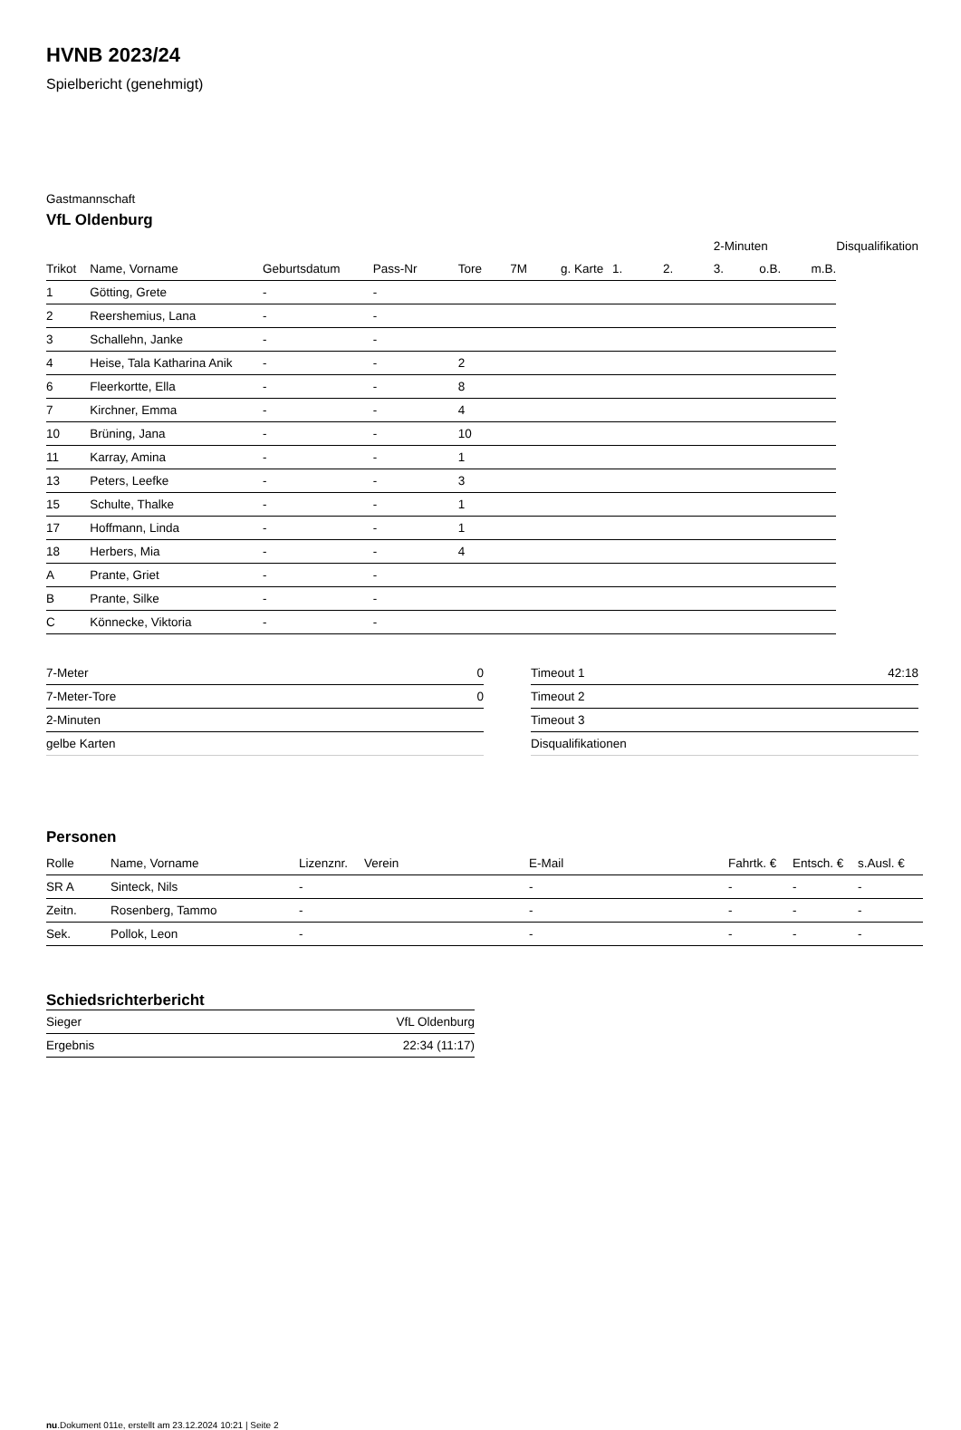HVNB 2023/24
Spielbericht (genehmigt)
Gastmannschaft
VfL Oldenburg
| | | | | | | | | | 2-Minuten | | | Disqualifikation |
| --- | --- | --- | --- | --- | --- | --- | --- | --- | --- | --- | --- | --- |
| Trikot | Name, Vorname | Geburtsdatum | Pass-Nr | Tore | 7M | g. Karte | 1. | 2. | 3. | o.B. | m.B. | |
| 1 | Götting, Grete | - | - | | | | | | | | | |
| 2 | Reershemius, Lana | - | - | | | | | | | | | |
| 3 | Schallehn, Janke | - | - | | | | | | | | | |
| 4 | Heise, Tala Katharina Anik | - | - | 2 | | | | | | | | |
| 6 | Fleerkortte, Ella | - | - | 8 | | | | | | | | |
| 7 | Kirchner, Emma | - | - | 4 | | | | | | | | |
| 10 | Brüning, Jana | - | - | 10 | | | | | | | | |
| 11 | Karray, Amina | - | - | 1 | | | | | | | | |
| 13 | Peters, Leefke | - | - | 3 | | | | | | | | |
| 15 | Schulte, Thalke | - | - | 1 | | | | | | | | |
| 17 | Hoffmann, Linda | - | - | 1 | | | | | | | | |
| 18 | Herbers, Mia | - | - | 4 | | | | | | | | |
| A | Prante, Griet | - | - | | | | | | | | | |
| B | Prante, Silke | - | - | | | | | | | | | |
| C | Könnecke, Viktoria | - | - | | | | | | | | | |
| 7-Meter | 0 |
| 7-Meter-Tore | 0 |
| 2-Minuten | |
| gelbe Karten | |
| Timeout 1 | 42:18 |
| Timeout 2 | |
| Timeout 3 | |
| Disqualifikationen | |
Personen
| Rolle | Name, Vorname | Lizenznr. | Verein | E-Mail | Fahrtk. € | Entsch. € | s.Ausl. € |
| --- | --- | --- | --- | --- | --- | --- | --- |
| SR A | Sinteck, Nils | - | | - | - | - | - |
| Zeitn. | Rosenberg, Tammo | - | | - | - | - | - |
| Sek. | Pollok, Leon | - | | - | - | - | - |
Schiedsrichterbericht
| Sieger | VfL Oldenburg |
| Ergebnis | 22:34 (11:17) |
nu.Dokument 011e, erstellt am 23.12.2024 10:21 | Seite 2